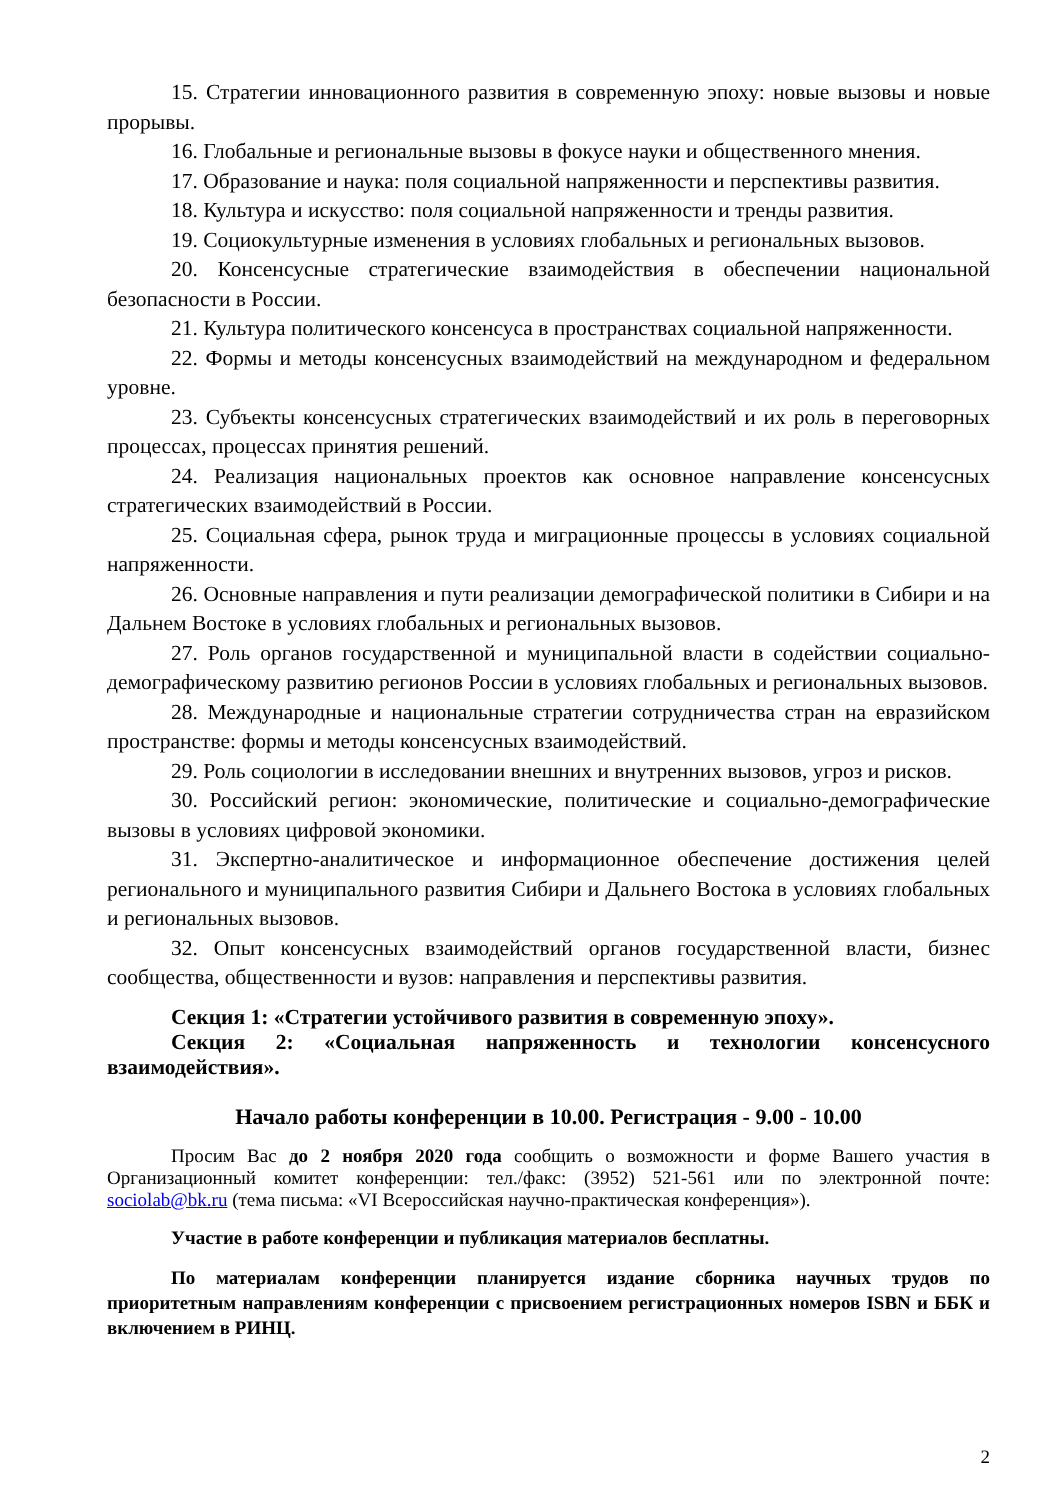15. Стратегии инновационного развития в современную эпоху: новые вызовы и новые прорывы.
16. Глобальные и региональные вызовы в фокусе науки и общественного мнения.
17. Образование и наука: поля социальной напряженности и перспективы развития.
18. Культура и искусство: поля социальной напряженности и тренды развития.
19. Социокультурные изменения в условиях глобальных и региональных вызовов.
20. Консенсусные стратегические взаимодействия в обеспечении национальной безопасности в России.
21. Культура политического консенсуса в пространствах социальной напряженности.
22. Формы и методы консенсусных взаимодействий на международном и федеральном уровне.
23. Субъекты консенсусных стратегических взаимодействий и их роль в переговорных процессах, процессах принятия решений.
24. Реализация национальных проектов как основное направление консенсусных стратегических взаимодействий в России.
25. Социальная сфера, рынок труда и миграционные процессы в условиях социальной напряженности.
26. Основные направления и пути реализации демографической политики в Сибири и на Дальнем Востоке в условиях глобальных и региональных вызовов.
27. Роль органов государственной и муниципальной власти в содействии социально-демографическому развитию регионов России в условиях глобальных и региональных вызовов.
28. Международные и национальные стратегии сотрудничества стран на евразийском пространстве: формы и методы консенсусных взаимодействий.
29. Роль социологии в исследовании внешних и внутренних вызовов, угроз и рисков.
30. Российский регион: экономические, политические и социально-демографические вызовы в условиях цифровой экономики.
31. Экспертно-аналитическое и информационное обеспечение достижения целей регионального и муниципального развития Сибири и Дальнего Востока в условиях глобальных и региональных вызовов.
32. Опыт консенсусных взаимодействий органов государственной власти, бизнес сообщества, общественности и вузов: направления и перспективы развития.
Секция 1: «Стратегии устойчивого развития в современную эпоху».
Секция 2: «Социальная напряженность и технологии консенсусного взаимодействия».
Начало работы конференции в 10.00. Регистрация - 9.00 - 10.00
Просим Вас до 2 ноября 2020 года сообщить о возможности и форме Вашего участия в Организационный комитет конференции: тел./факс: (3952) 521-561 или по электронной почте: sociolab@bk.ru (тема письма: «VI Всероссийская научно-практическая конференция»).
Участие в работе конференции и публикация материалов бесплатны.
По материалам конференции планируется издание сборника научных трудов по приоритетным направлениям конференции с присвоением регистрационных номеров ISBN и ББК и включением в РИНЦ.
2